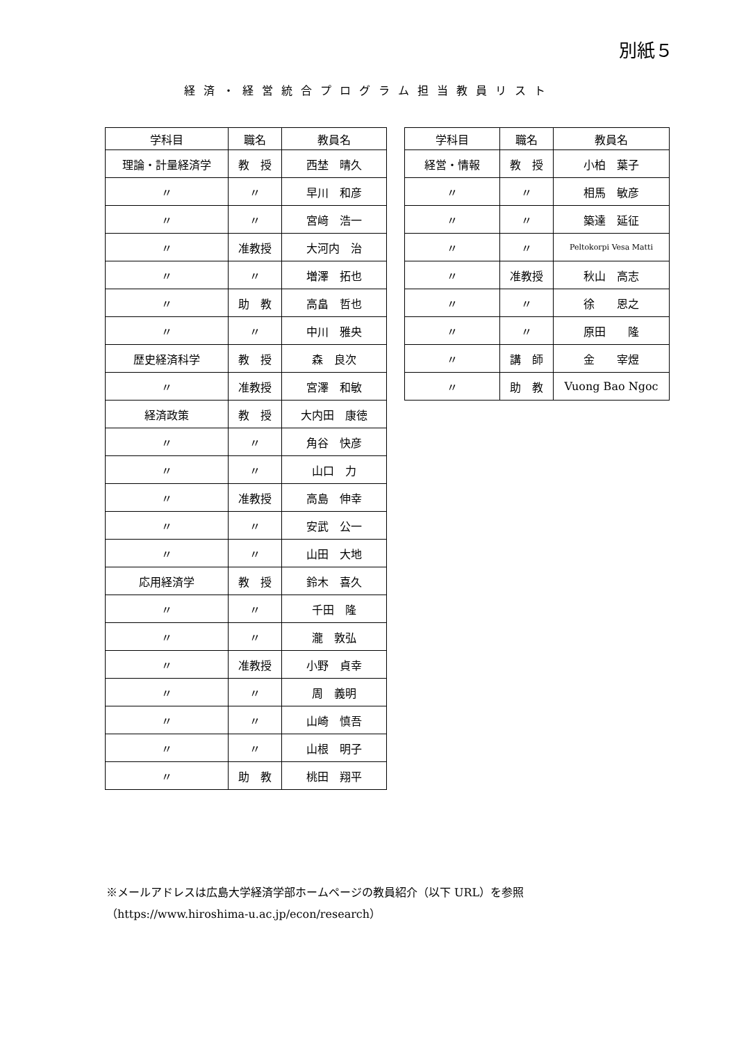別紙５
経済・経営統合プログラム担当教員リスト
| 学科目 | 職名 | 教員名 |
| --- | --- | --- |
| 理論・計量経済学 | 教 授 | 西埜 晴久 |
| 〃 | 〃 | 早川 和彦 |
| 〃 | 〃 | 宮﨑 浩一 |
| 〃 | 准教授 | 大河内 治 |
| 〃 | 〃 | 増澤 拓也 |
| 〃 | 助 教 | 高畠 哲也 |
| 〃 | 〃 | 中川 雅央 |
| 歴史経済科学 | 教 授 | 森 良次 |
| 〃 | 准教授 | 宮澤 和敏 |
| 経済政策 | 教 授 | 大内田 康徳 |
| 〃 | 〃 | 角谷 快彦 |
| 〃 | 〃 | 山口 力 |
| 〃 | 准教授 | 高島 伸幸 |
| 〃 | 〃 | 安武 公一 |
| 〃 | 〃 | 山田 大地 |
| 応用経済学 | 教 授 | 鈴木 喜久 |
| 〃 | 〃 | 千田 隆 |
| 〃 | 〃 | 瀧 敦弘 |
| 〃 | 准教授 | 小野 貞幸 |
| 〃 | 〃 | 周 義明 |
| 〃 | 〃 | 山崎 慎吾 |
| 〃 | 〃 | 山根 明子 |
| 〃 | 助 教 | 桃田 翔平 |
| 学科目 | 職名 | 教員名 |
| --- | --- | --- |
| 経営・情報 | 教 授 | 小柏 葉子 |
| 〃 | 〃 | 相馬 敏彦 |
| 〃 | 〃 | 築達 延征 |
| 〃 | 〃 | Peltokorpi Vesa Matti |
| 〃 | 准教授 | 秋山 高志 |
| 〃 | 〃 | 徐 恩之 |
| 〃 | 〃 | 原田 隆 |
| 〃 | 講 師 | 金 宰煜 |
| 〃 | 助 教 | Vuong Bao Ngoc |
※メールアドレスは広島大学経済学部ホームページの教員紹介（以下 URL）を参照
（https://www.hiroshima-u.ac.jp/econ/research）